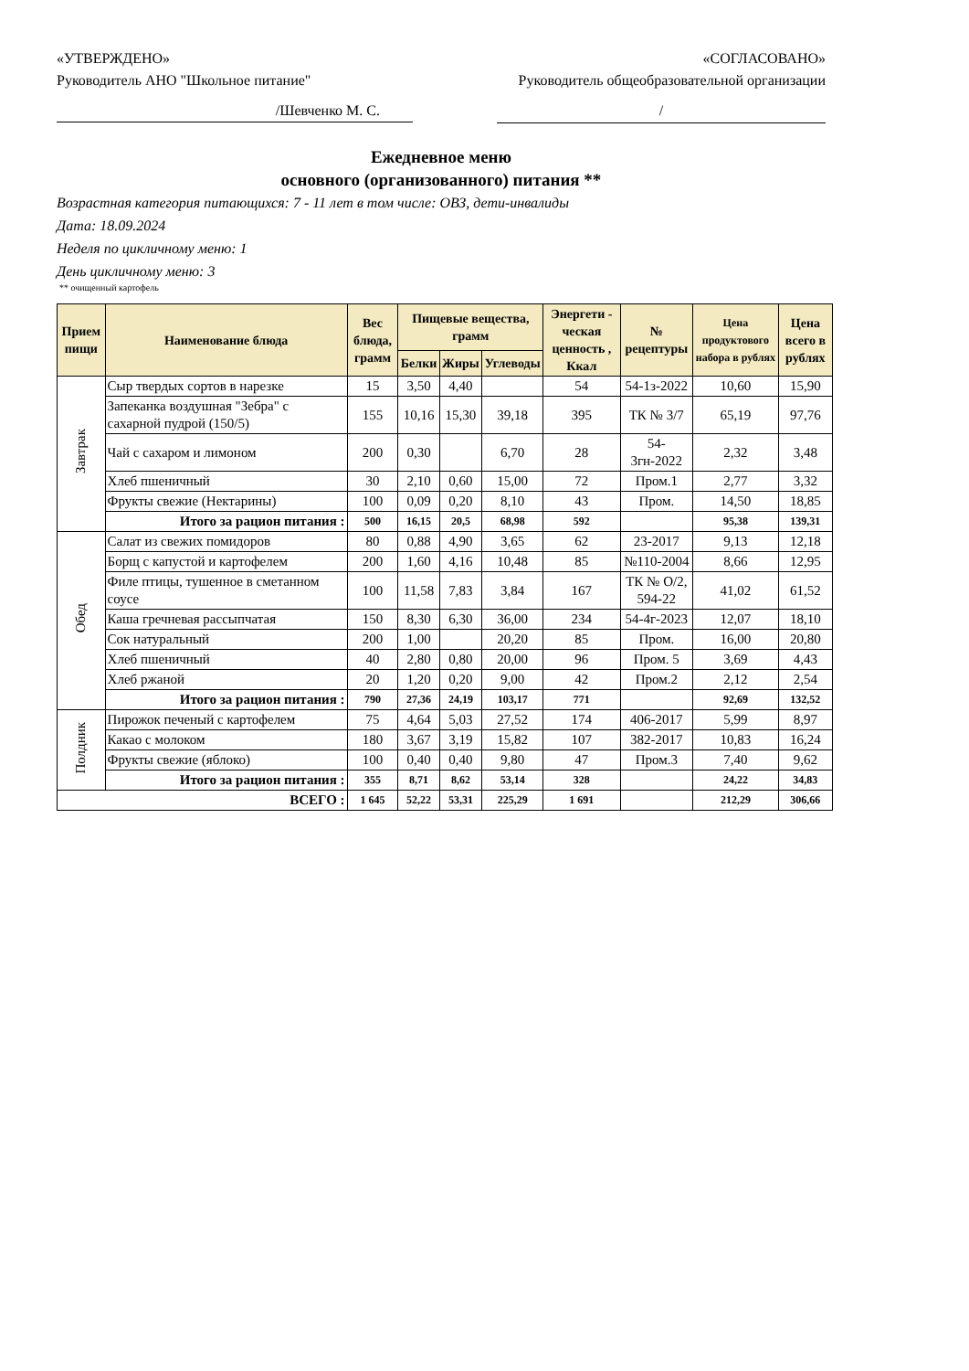«УТВЕРЖДЕНО» «СОГЛАСОВАНО»
Руководитель АНО "Школьное питание" Руководитель общеобразовательной организации
/Шевченко М. С. /
Ежедневное меню
основного (организованного) питания **
Возрастная категория питающихся: 7 - 11 лет в том числе: ОВЗ, дети-инвалиды
Дата: 18.09.2024
Неделя по цикличному меню: 1
День цикличному меню: 3
** очищенный картофель
| Прием пищи | Наименование блюда | Вес блюда, грамм | Пищевые вещества, грамм | | | Энергети - ческая ценность , Ккал | № рецептуры | Цена продуктового набора в рублях | Цена всего в рублях |
| --- | --- | --- | --- | --- | --- | --- | --- | --- | --- |
| | | | Белки | Жиры | Углеводы | | | | |
| Завтрак | Сыр твердых сортов в нарезке | 15 | 3,50 | 4,40 | | 54 | 54-1з-2022 | 10,60 | 15,90 |
| | Запеканка воздушная "Зебра" с сахарной пудрой (150/5) | 155 | 10,16 | 15,30 | 39,18 | 395 | ТК № 3/7 | 65,19 | 97,76 |
| | Чай с сахаром и лимоном | 200 | 0,30 | | 6,70 | 28 | 54-3гн-2022 | 2,32 | 3,48 |
| | Хлеб пшеничный | 30 | 2,10 | 0,60 | 15,00 | 72 | Пром.1 | 2,77 | 3,32 |
| | Фрукты свежие (Нектарины) | 100 | 0,09 | 0,20 | 8,10 | 43 | Пром. | 14,50 | 18,85 |
| | Итого за рацион питания : | 500 | 16,15 | 20,5 | 68,98 | 592 | | 95,38 | 139,31 |
| Обед | Салат из свежих помидоров | 80 | 0,88 | 4,90 | 3,65 | 62 | 23-2017 | 9,13 | 12,18 |
| | Борщ с капустой и картофелем | 200 | 1,60 | 4,16 | 10,48 | 85 | №110-2004 | 8,66 | 12,95 |
| | Филе птицы, тушенное в сметанном соусе | 100 | 11,58 | 7,83 | 3,84 | 167 | ТК № О/2, 594-22 | 41,02 | 61,52 |
| | Каша гречневая рассыпчатая | 150 | 8,30 | 6,30 | 36,00 | 234 | 54-4г-2023 | 12,07 | 18,10 |
| | Сок натуральный | 200 | 1,00 | | 20,20 | 85 | Пром. | 16,00 | 20,80 |
| | Хлеб пшеничный | 40 | 2,80 | 0,80 | 20,00 | 96 | Пром. 5 | 3,69 | 4,43 |
| | Хлеб ржаной | 20 | 1,20 | 0,20 | 9,00 | 42 | Пром.2 | 2,12 | 2,54 |
| | Итого за рацион питания : | 790 | 27,36 | 24,19 | 103,17 | 771 | | 92,69 | 132,52 |
| Полдник | Пирожок печеный с картофелем | 75 | 4,64 | 5,03 | 27,52 | 174 | 406-2017 | 5,99 | 8,97 |
| | Какао с молоком | 180 | 3,67 | 3,19 | 15,82 | 107 | 382-2017 | 10,83 | 16,24 |
| | Фрукты свежие (яблоко) | 100 | 0,40 | 0,40 | 9,80 | 47 | Пром.3 | 7,40 | 9,62 |
| | Итого за рацион питания : | 355 | 8,71 | 8,62 | 53,14 | 328 | | 24,22 | 34,83 |
| ВСЕГО : | | 1 645 | 52,22 | 53,31 | 225,29 | 1 691 | | 212,29 | 306,66 |